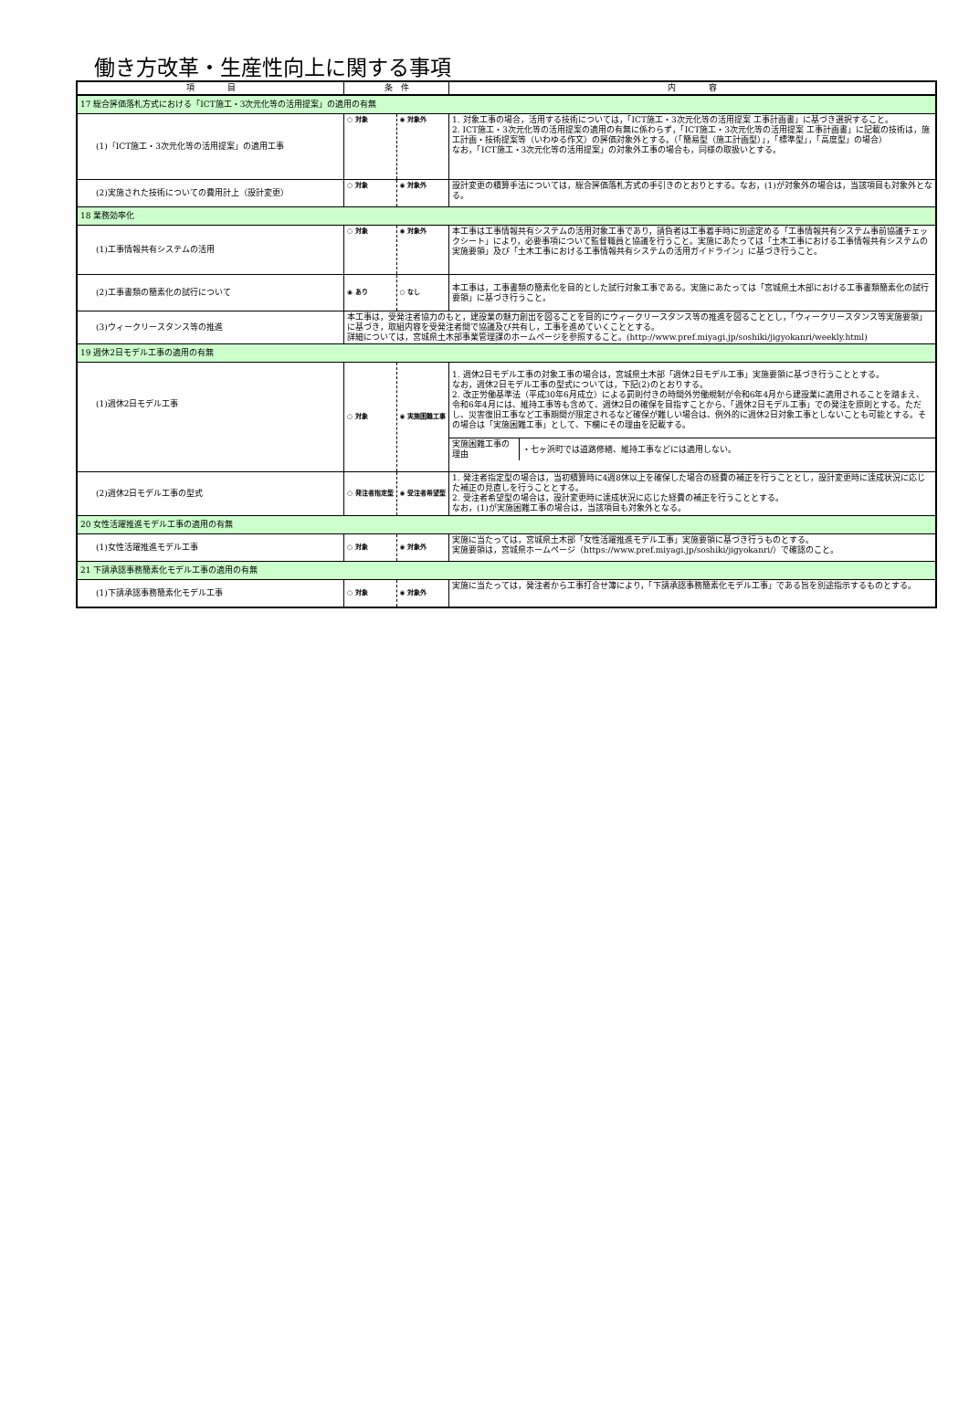働き方改革・生産性向上に関する事項
| 項 目 | 条 件 | | 内 容 |
| --- | --- | --- | --- |
| 17 総合評価落札方式における「ICT施工・3次元化等の活用提案」の適用の有無 | | | |
| (1)「ICT施工・3次元化等の活用提案」の適用工事 | ○ 対象 | ◉ 対象外 | 1. 対象工事の場合，活用する技術については，「ICT施工・3次元化等の活用提案 工事計画書」に基づき選択すること。 2. ICT施工・3次元化等の活用提案の適用の有無に係わらず，「ICT施工・3次元化等の活用提案 工事計画書」に記載の技術は，施工計画・技術提案等（いわゆる作文）の評価対象外とする。（「簡易型（施工計画型）」，「標準型」，「高度型」の場合） なお，「ICT施工・3次元化等の活用提案」の対象外工事の場合も，同様の取扱いとする。 |
| (2)実施された技術についての費用計上（設計変更） | ○ 対象 | ◉ 対象外 | 設計変更の積算手法については，総合評価落札方式の手引きのとおりとする。なお，(1)が対象外の場合は，当該項目も対象外となる。 |
| 18 業務効率化 | | | |
| (1)工事情報共有システムの活用 | ○ 対象 | ◉ 対象外 | 本工事は工事情報共有システムの活用対象工事であり，請負者は工事着手時に別途定める「工事情報共有システム事前協議チェックシート」により，必要事項について監督職員と協議を行うこと。実施にあたっては「土木工事における工事情報共有システムの実施要領」及び「土木工事における工事情報共有システムの活用ガイドライン」に基づき行うこと。 |
| (2)工事書類の簡素化の試行について | ◉ あり | ○ なし | 本工事は，工事書類の簡素化を目的とした試行対象工事である。実施にあたっては「宮城県土木部における工事書類簡素化の試行要領」に基づき行うこと。 |
| (3)ウィークリースタンス等の推進 | 本工事は，受発注者協力のもと，建設業の魅力創出を図ることを目的にウィークリースタンス等の推進を図ることとし，「ウィークリースタンス等実施要領」に基づき，取組内容を受発注者間で協議及び共有し，工事を進めていくこととする。 詳細については，宮城県土木部事業管理課のホームページを参照すること。(http://www.pref.miyagi.jp/soshiki/jigyokanri/weekly.html) | | |
| 19 週休2日モデル工事の適用の有無 | | | |
| (1)週休2日モデル工事 | ○ 対象 | ◉ 実施困難工事 | 1. 週休2日モデル工事の対象工事の場合は，宮城県土木部「週休2日モデル工事」実施要領に基づき行うこととする。 なお，週休2日モデル工事の型式については，下記(2)のとおりする。 2. 改正労働基準法（平成30年6月成立）による罰則付きの時間外労働規制が令和6年4月から建設業に適用されることを踏まえ、令和6年4月には、維持工事等も含めて、週休2日の確保を目指すことから、「週休2日モデル工事」での発注を原則とする。ただし、災害復旧工事など工事期間が限定されるなど確保が難しい場合は、例外的に週休2日対象工事としないことも可能とする。その場合は「実施困難工事」として、下欄にその理由を記載する。 / 実施困難工事の理由 / ・七ヶ浜町では道路修繕、維持工事などには適用しない。 / |
| (2)週休2日モデル工事の型式 | ○ 発注者指定型 | ◉ 受注者希望型 | 1. 発注者指定型の場合は，当初積算時に4週8休以上を確保した場合の経費の補正を行うこととし，設計変更時に達成状況に応じた補正の見直しを行うこととする。 2. 受注者希望型の場合は，設計変更時に達成状況に応じた経費の補正を行うこととする。 なお，(1)が実施困難工事の場合は，当該項目も対象外となる。 |
| 20 女性活躍推進モデル工事の適用の有無 | | | |
| (1)女性活躍推進モデル工事 | ○ 対象 | ◉ 対象外 | 実施に当たっては，宮城県土木部「女性活躍推進モデル工事」実施要領に基づき行うものとする。 実施要領は，宮城県ホームページ（https://www.pref.miyagi.jp/soshiki/jigyokanri/）で確認のこと。 |
| 21 下請承認事務簡素化モデル工事の適用の有無 | | | |
| (1)下請承認事務簡素化モデル工事 | ○ 対象 | ◉ 対象外 | 実施に当たっては，発注者から工事打合せ簿により，「下請承認事務簡素化モデル工事」である旨を別途指示するものとする。 |